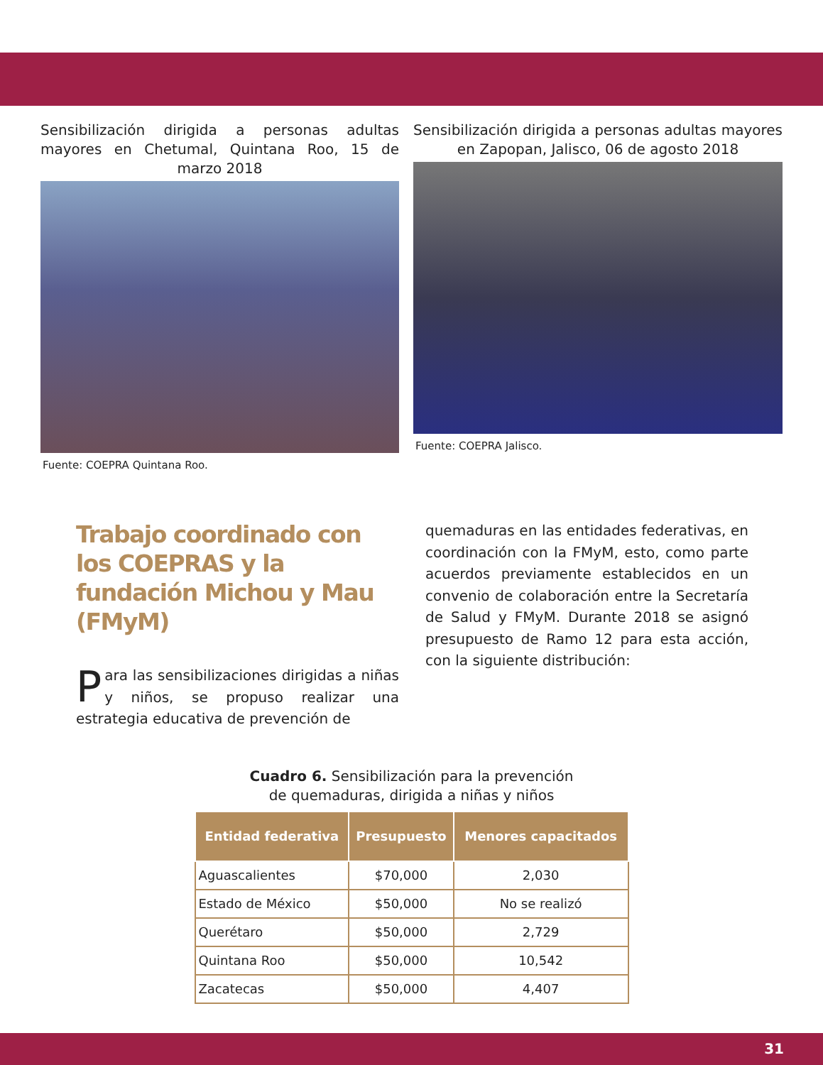Sensibilización dirigida a personas adultas mayores en Chetumal, Quintana Roo, 15 de marzo 2018
Fuente: COEPRA Quintana Roo.
Sensibilización dirigida a personas adultas mayores en Zapopan, Jalisco, 06 de agosto 2018
Fuente: COEPRA Jalisco.
Trabajo coordinado con los COEPRAS y la fundación Michou y Mau (FMyM)
Para las sensibilizaciones dirigidas a niñas y niños, se propuso realizar una estrategia educativa de prevención de
quemaduras en las entidades federativas, en coordinación con la FMyM, esto, como parte acuerdos previamente establecidos en un convenio de colaboración entre la Secretaría de Salud y FMyM. Durante 2018 se asignó presupuesto de Ramo 12 para esta acción, con la siguiente distribución:
Cuadro 6. Sensibilización para la prevención
de quemaduras, dirigida a niñas y niños
| Entidad federativa | Presupuesto | Menores capacitados |
| --- | --- | --- |
| Aguascalientes | $70,000 | 2,030 |
| Estado de México | $50,000 | No se realizó |
| Querétaro | $50,000 | 2,729 |
| Quintana Roo | $50,000 | 10,542 |
| Zacatecas | $50,000 | 4,407 |
31